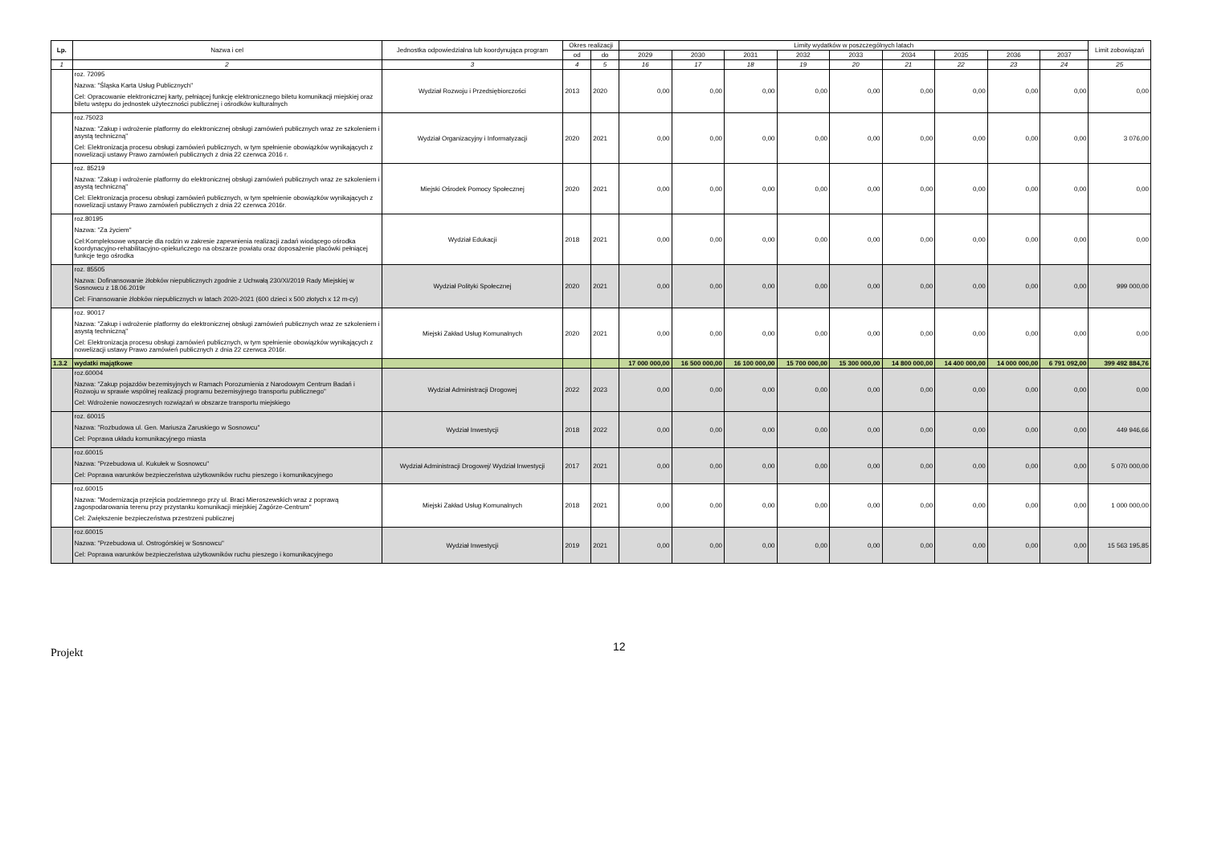| Lp. | Nazwa i cel | Jednostka odpowiedzialna lub koordynująca program | Okres realizacji | | Limity wydatków w poszczególnych latach | | | | | | | | | Limit zobowiązań |
| --- | --- | --- | --- | --- | --- | --- | --- | --- | --- | --- | --- | --- | --- | --- |
| | | | od | do | 2029 | 2030 | 2031 | 2032 | 2033 | 2034 | 2035 | 2036 | 2037 | |
| 1 | 2 | 3 | 4 | 5 | 16 | 17 | 18 | 19 | 20 | 21 | 22 | 23 | 24 | 25 |
| | roz. 72095 Nazwa: "Śląska Karta Usług Publicznych" Cel: Opracowanie elektronicznej karty, pełniącej funkcję elektronicznego biletu komunikacji miejskiej oraz biletu wstępu do jednostek użyteczności publicznej i ośrodków kulturalnych | Wydział Rozwoju i Przedsiębiorczości | 2013 | 2020 | 0,00 | 0,00 | 0,00 | 0,00 | 0,00 | 0,00 | 0,00 | 0,00 | 0,00 | 0,00 |
| | roz.75023 Nazwa: "Zakup i wdrożenie platformy do elektronicznej obsługi zamówień publicznych wraz ze szkoleniem i asystą techniczną" Cel: Elektronizacja procesu obsługi zamówień publicznych, w tym spełnienie obowiązków wynikających z nowelizacji ustawy Prawo zamówień publicznych z dnia 22 czerwca 2016 r. | Wydział Organizacyjny i Informatyzacji | 2020 | 2021 | 0,00 | 0,00 | 0,00 | 0,00 | 0,00 | 0,00 | 0,00 | 0,00 | 0,00 | 3 076,00 |
| | roz. 85219 Nazwa: "Zakup i wdrożenie platformy do elektronicznej obsługi zamówień publicznych wraz ze szkoleniem i asystą techniczną" Cel: Elektronizacja procesu obsługi zamówień publicznych, w tym spełnienie obowiązków wynikających z nowelizacji ustawy Prawo zamówień publicznych z dnia 22 czerwca 2016r. | Miejski Ośrodek Pomocy Społecznej | 2020 | 2021 | 0,00 | 0,00 | 0,00 | 0,00 | 0,00 | 0,00 | 0,00 | 0,00 | 0,00 | 0,00 |
| | roz.80195 Nazwa: "Za życiem" Cel:Kompleksowe wsparcie dla rodzin w zakresie zapewnienia realizacji zadań wiodącego ośrodka koordynacyjno-rehabilitacyjno-opiekuńczego na obszarze powiatu oraz doposażenie placówki pełniącej funkcje tego ośrodka | Wydział Edukacji | 2018 | 2021 | 0,00 | 0,00 | 0,00 | 0,00 | 0,00 | 0,00 | 0,00 | 0,00 | 0,00 | 0,00 |
| | roz. 85505 Nazwa: Dofinansowanie żłobków niepublicznych zgodnie z Uchwałą 230/XI/2019 Rady Miejskiej w Sosnowcu z 18.06.2019r Cel: Finansowanie żłobków niepublicznych w latach 2020-2021 (600 dzieci x 500 złotych x 12 m-cy) | Wydział Polityki Społecznej | 2020 | 2021 | 0,00 | 0,00 | 0,00 | 0,00 | 0,00 | 0,00 | 0,00 | 0,00 | 0,00 | 999 000,00 |
| | roz. 90017 Nazwa: "Zakup i wdrożenie platformy do elektronicznej obsługi zamówień publicznych wraz ze szkoleniem i asystą techniczną" Cel: Elektronizacja procesu obsługi zamówień publicznych, w tym spełnienie obowiązków wynikających z nowelizacji ustawy Prawo zamówień publicznych z dnia 22 czerwca 2016r. | Miejski Zakład Usług Komunalnych | 2020 | 2021 | 0,00 | 0,00 | 0,00 | 0,00 | 0,00 | 0,00 | 0,00 | 0,00 | 0,00 | 0,00 |
| 1.3.2 | wydatki majątkowe | | | | 17 000 000,00 | 16 500 000,00 | 16 100 000,00 | 15 700 000,00 | 15 300 000,00 | 14 800 000,00 | 14 400 000,00 | 14 000 000,00 | 6 791 092,00 | 399 492 884,76 |
| | roz.60004 Nazwa: "Zakup pojazdów bezemisyjnych w Ramach Porozumienia z Narodowym Centrum Badań i Rozwoju w sprawie wspólnej realizacji programu bezemisyjnego transportu publicznego" Cel: Wdrożenie nowoczesnych rozwiązań w obszarze transportu miejskiego | Wydział Administracji Drogowej | 2022 | 2023 | 0,00 | 0,00 | 0,00 | 0,00 | 0,00 | 0,00 | 0,00 | 0,00 | 0,00 | 0,00 |
| | roz. 60015 Nazwa: "Rozbudowa ul. Gen. Mariusza Zaruskiego w Sosnowcu" Cel: Poprawa układu komunikacyjnego miasta | Wydział Inwestycji | 2018 | 2022 | 0,00 | 0,00 | 0,00 | 0,00 | 0,00 | 0,00 | 0,00 | 0,00 | 0,00 | 449 946,66 |
| | roz.60015 Nazwa: "Przebudowa ul. Kukułek w Sosnowcu" Cel: Poprawa warunków bezpieczeństwa użytkowników ruchu pieszego i komunikacyjnego | Wydział Administracji Drogowej/ Wydział Inwestycji | 2017 | 2021 | 0,00 | 0,00 | 0,00 | 0,00 | 0,00 | 0,00 | 0,00 | 0,00 | 0,00 | 5 070 000,00 |
| | roz.60015 Nazwa: "Modernizacja przejścia podziemnego przy ul. Braci Mieroszewskich wraz z poprawą zagospodarowania terenu przy przystanku komunikacji miejskiej Zagórze-Centrum" Cel: Zwiększenie bezpieczeństwa przestrzeni publicznej | Miejski Zakład Usług Komunalnych | 2018 | 2021 | 0,00 | 0,00 | 0,00 | 0,00 | 0,00 | 0,00 | 0,00 | 0,00 | 0,00 | 1 000 000,00 |
| | roz.60015 Nazwa: "Przebudowa ul. Ostrogórskiej w Sosnowcu" Cel: Poprawa warunków bezpieczeństwa użytkowników ruchu pieszego i komunikacyjnego | Wydział Inwestycji | 2019 | 2021 | 0,00 | 0,00 | 0,00 | 0,00 | 0,00 | 0,00 | 0,00 | 0,00 | 0,00 | 15 563 195,85 |
Projekt
12